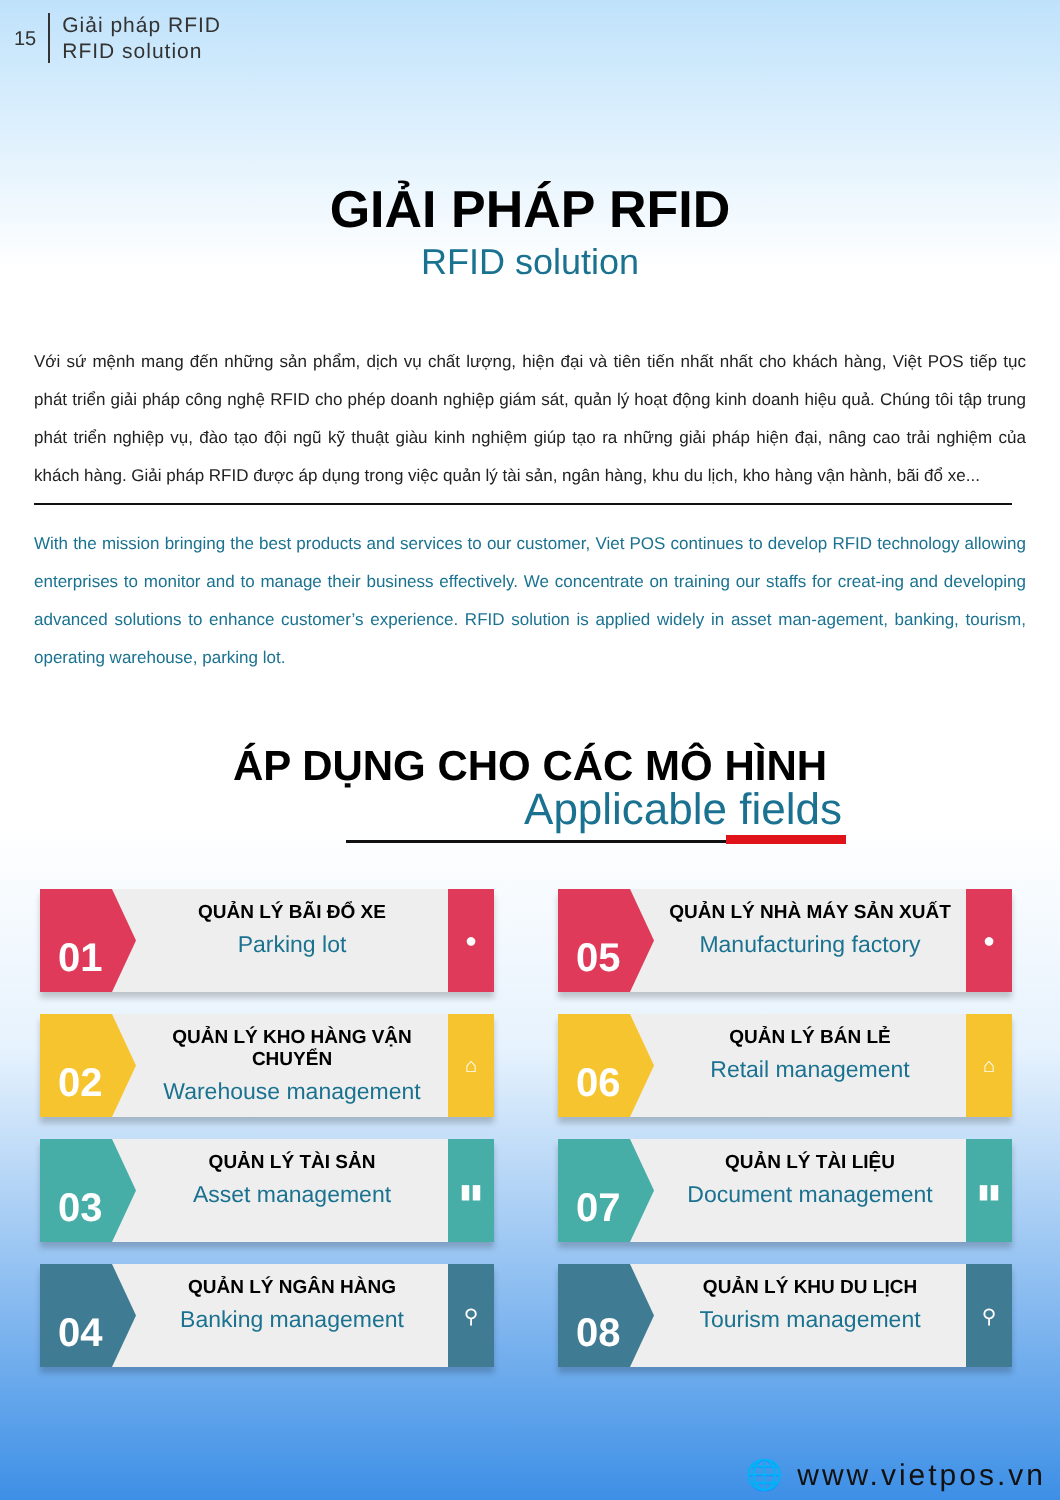15
Giải pháp RFID
RFID solution
GIẢI PHÁP RFID
RFID solution
Với sứ mệnh mang đến những sản phẩm, dịch vụ chất lượng, hiện đại và tiên tiến nhất nhất cho khách hàng, Việt POS tiếp tục phát triển giải pháp công nghệ RFID cho phép doanh nghiệp giám sát, quản lý hoạt động kinh doanh hiệu quả. Chúng tôi tập trung phát triển nghiệp vụ, đào tạo đội ngũ kỹ thuật giàu kinh nghiệm giúp tạo ra những giải pháp hiện đại, nâng cao trải nghiệm của khách hàng. Giải pháp RFID được áp dụng trong việc quản lý tài sản, ngân hàng, khu du lịch, kho hàng vận hành, bãi đổ xe...
With the mission bringing the best products and services to our customer, Viet POS continues to develop RFID technology allowing enterprises to monitor and to manage their business effectively. We concentrate on training our staffs for creat-ing and developing advanced solutions to enhance customer’s experience. RFID solution is applied widely in asset man-agement, banking, tourism, operating warehouse, parking lot.
ÁP DỤNG CHO CÁC MÔ HÌNH
Applicable fields
01
QUẢN LÝ BÃI ĐỔ XE
Parking lot
●
05
QUẢN LÝ NHÀ MÁY SẢN XUẤT
Manufacturing factory
●
02
QUẢN LÝ KHO HÀNG VẬN CHUYỂN
Warehouse management
⌂
06
QUẢN LÝ BÁN LẺ
Retail management
⌂
03
QUẢN LÝ TÀI SẢN
Asset management
▮▮
07
QUẢN LÝ TÀI LIỆU
Document management
▮▮
04
QUẢN LÝ NGÂN HÀNG
Banking management
⚲
08
QUẢN LÝ KHU DU LỊCH
Tourism management
⚲
🌐 www.vietpos.vn